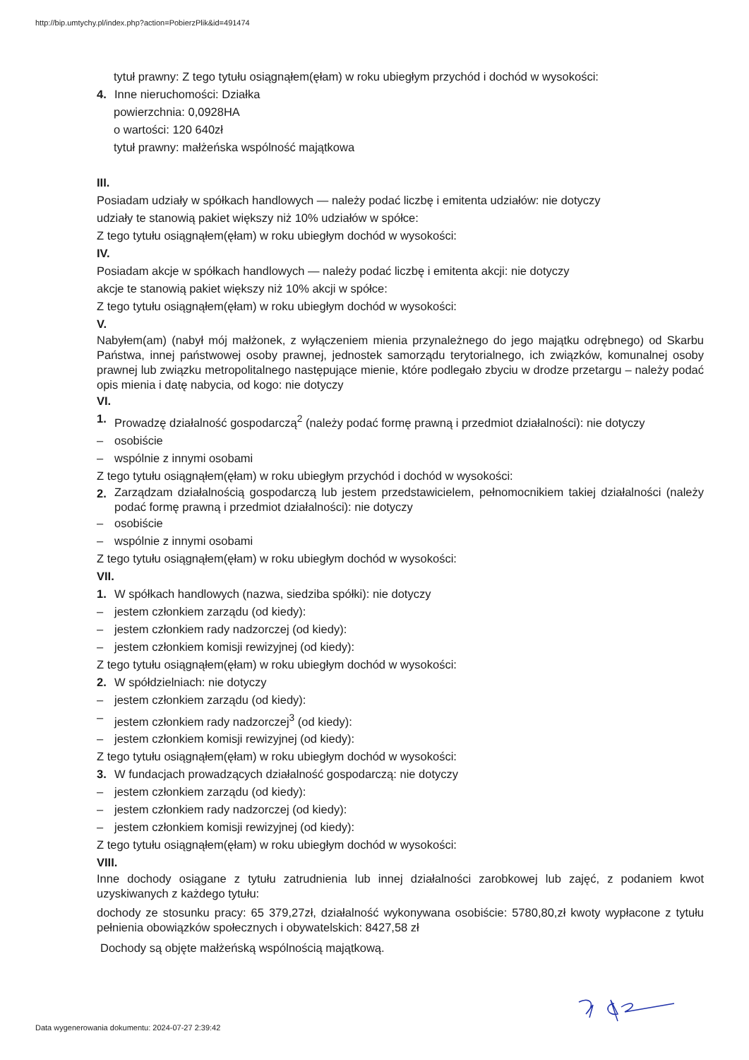http://bip.umtychy.pl/index.php?action=PobierzPlik&id=491474
tytuł prawny: Z tego tytułu osiągnąłem(ęłam) w roku ubiegłym przychód i dochód w wysokości:
4. Inne nieruchomości: Działka
powierzchnia: 0,0928HA
o wartości: 120 640zł
tytuł prawny: małżeńska wspólność majątkowa
III.
Posiadam udziały w spółkach handlowych — należy podać liczbę i emitenta udziałów: nie dotyczy
udziały te stanowią pakiet większy niż 10% udziałów w spółce:
Z tego tytułu osiągnąłem(ęłam) w roku ubiegłym dochód w wysokości:
IV.
Posiadam akcje w spółkach handlowych — należy podać liczbę i emitenta akcji: nie dotyczy
akcje te stanowią pakiet większy niż 10% akcji w spółce:
Z tego tytułu osiągnąłem(ęłam) w roku ubiegłym dochód w wysokości:
V.
Nabyłem(am) (nabył mój małżonek, z wyłączeniem mienia przynależnego do jego majątku odrębnego) od Skarbu Państwa, innej państwowej osoby prawnej, jednostek samorządu terytorialnego, ich związków, komunalnej osoby prawnej lub związku metropolitalnego następujące mienie, które podlegało zbyciu w drodze przetargu – należy podać opis mienia i datę nabycia, od kogo: nie dotyczy
VI.
1. Prowadzę działalność gospodarczą<sup>2</sup> (należy podać formę prawną i przedmiot działalności): nie dotyczy
– osobiście
– wspólnie z innymi osobami
Z tego tytułu osiągnąłem(ęłam) w roku ubiegłym przychód i dochód w wysokości:
2. Zarządzam działalnością gospodarczą lub jestem przedstawicielem, pełnomocnikiem takiej działalności (należy podać formę prawną i przedmiot działalności): nie dotyczy
– osobiście
– wspólnie z innymi osobami
Z tego tytułu osiągnąłem(ęłam) w roku ubiegłym dochód w wysokości:
VII.
1. W spółkach handlowych (nazwa, siedziba spółki): nie dotyczy
– jestem członkiem zarządu (od kiedy):
– jestem członkiem rady nadzorczej (od kiedy):
– jestem członkiem komisji rewizyjnej (od kiedy):
Z tego tytułu osiągnąłem(ęłam) w roku ubiegłym dochód w wysokości:
2. W spółdzielniach: nie dotyczy
– jestem członkiem zarządu (od kiedy):
– jestem członkiem rady nadzorczej<sup>3</sup> (od kiedy):
– jestem członkiem komisji rewizyjnej (od kiedy):
Z tego tytułu osiągnąłem(ęłam) w roku ubiegłym dochód w wysokości:
3. W fundacjach prowadzących działalność gospodarczą: nie dotyczy
– jestem członkiem zarządu (od kiedy):
– jestem członkiem rady nadzorczej (od kiedy):
– jestem członkiem komisji rewizyjnej (od kiedy):
Z tego tytułu osiągnąłem(ęłam) w roku ubiegłym dochód w wysokości:
VIII.
Inne dochody osiągane z tytułu zatrudnienia lub innej działalności zarobkowej lub zajęć, z podaniem kwot uzyskiwanych z każdego tytułu:
dochody ze stosunku pracy: 65 379,27zł, działalność wykonywana osobiście: 5780,80,zł kwoty wypłacone z tytułu pełnienia obowiązków społecznych i obywatelskich: 8427,58 zł
Dochody są objęte małżeńską wspólnością majątkową.
Data wygenerowania dokumentu: 2024-07-27 2:39:42